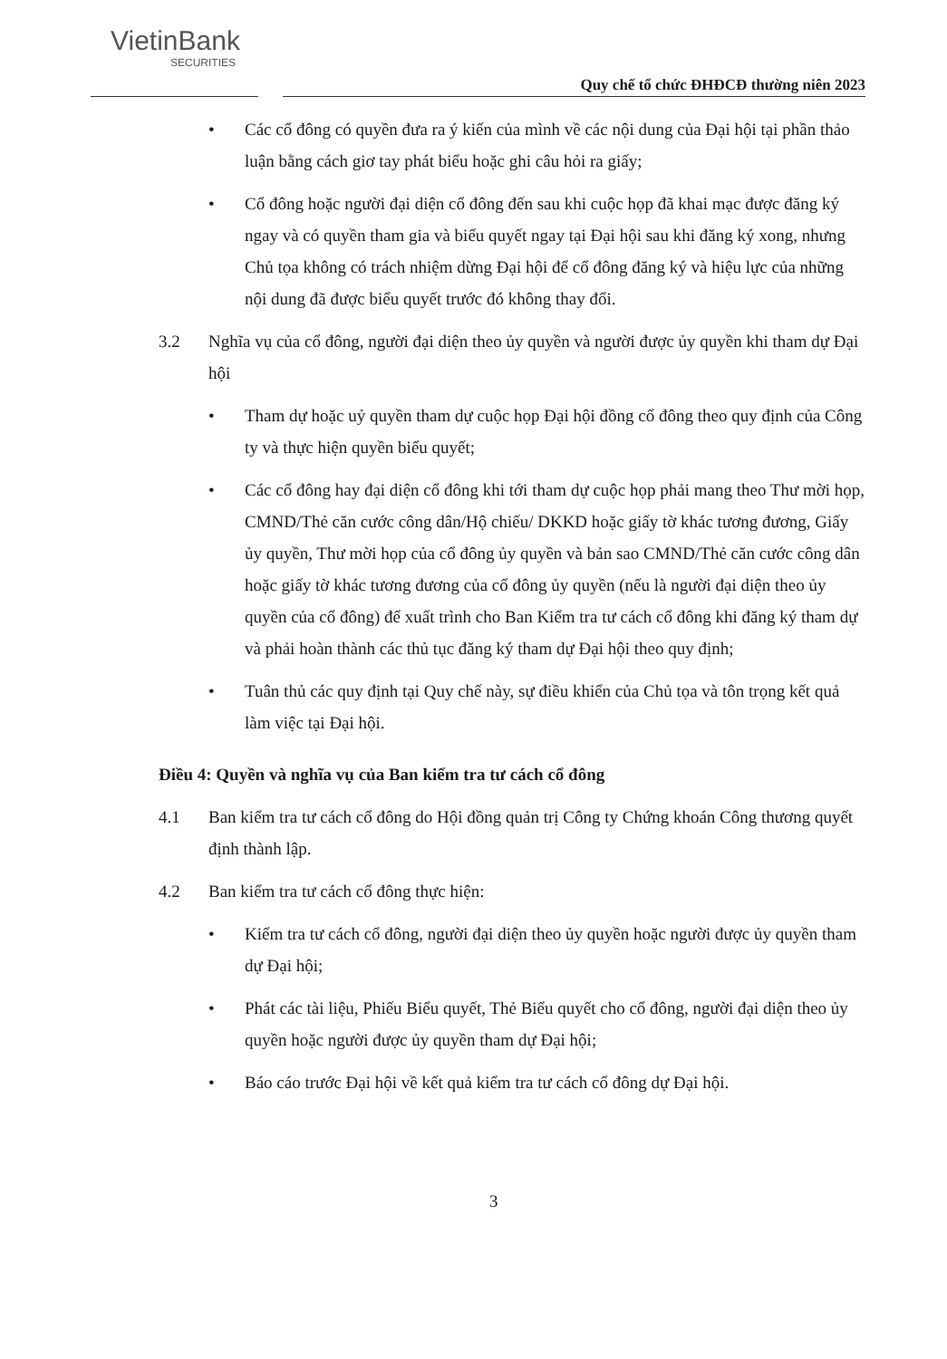VietinBank
SECURITIES
Quy chế tổ chức ĐHĐCĐ thường niên 2023
• Các cổ đông có quyền đưa ra ý kiến của mình về các nội dung của Đại hội tại phần thảo luận bằng cách giơ tay phát biểu hoặc ghi câu hỏi ra giấy;
• Cổ đông hoặc người đại diện cổ đông đến sau khi cuộc họp đã khai mạc được đăng ký ngay và có quyền tham gia và biểu quyết ngay tại Đại hội sau khi đăng ký xong, nhưng Chủ tọa không có trách nhiệm dừng Đại hội để cổ đông đăng ký và hiệu lực của những nội dung đã được biểu quyết trước đó không thay đổi.
3.2 Nghĩa vụ của cổ đông, người đại diện theo ủy quyền và người được ủy quyền khi tham dự Đại hội
• Tham dự hoặc uỷ quyền tham dự cuộc họp Đại hội đồng cổ đông theo quy định của Công ty và thực hiện quyền biểu quyết;
• Các cổ đông hay đại diện cổ đông khi tới tham dự cuộc họp phải mang theo Thư mời họp, CMND/Thẻ căn cước công dân/Hộ chiếu/ DKKD hoặc giấy tờ khác tương đương, Giấy ủy quyền, Thư mời họp của cổ đông ủy quyền và bản sao CMND/Thẻ căn cước công dân hoặc giấy tờ khác tương đương của cổ đông ủy quyền (nếu là người đại diện theo ủy quyền của cổ đông) để xuất trình cho Ban Kiểm tra tư cách cổ đông khi đăng ký tham dự và phải hoàn thành các thủ tục đăng ký tham dự Đại hội theo quy định;
• Tuân thủ các quy định tại Quy chế này, sự điều khiển của Chủ tọa và tôn trọng kết quả làm việc tại Đại hội.
Điều 4: Quyền và nghĩa vụ của Ban kiểm tra tư cách cổ đông
4.1 Ban kiểm tra tư cách cổ đông do Hội đồng quản trị Công ty Chứng khoán Công thương quyết định thành lập.
4.2 Ban kiểm tra tư cách cổ đông thực hiện:
• Kiểm tra tư cách cổ đông, người đại diện theo ủy quyền hoặc người được ủy quyền tham dự Đại hội;
• Phát các tài liệu, Phiếu Biểu quyết, Thẻ Biểu quyết cho cổ đông, người đại diện theo ủy quyền hoặc người được ủy quyền tham dự Đại hội;
• Báo cáo trước Đại hội về kết quả kiểm tra tư cách cổ đông dự Đại hội.
3